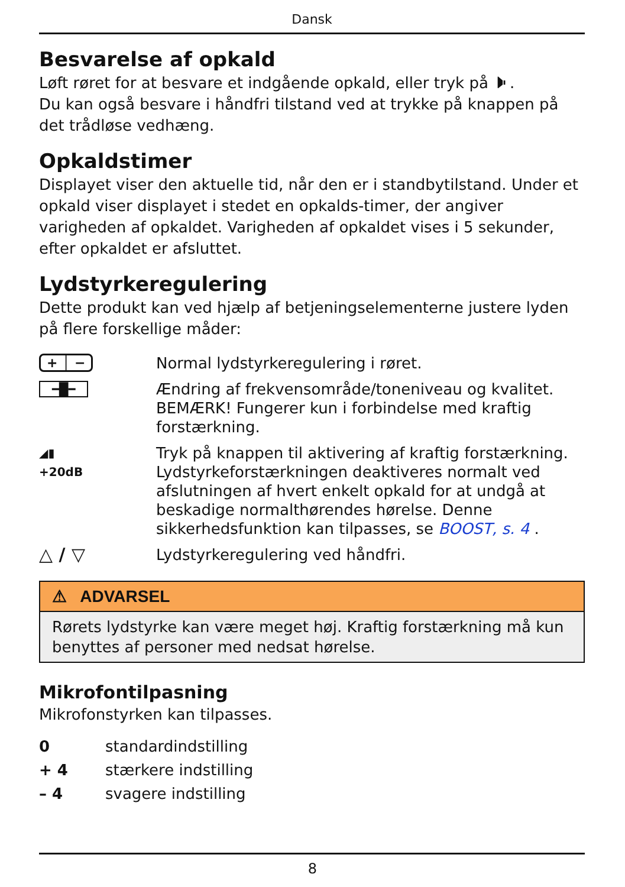Dansk
Besvarelse af opkald
Løft røret for at besvare et indgående opkald, eller tryk på 🕨.
Du kan også besvare i håndfri tilstand ved at trykke på knappen på det trådløse vedhæng.
Opkaldstimer
Displayet viser den aktuelle tid, når den er i standbytilstand. Under et opkald viser displayet i stedet en opkalds-timer, der angiver varigheden af opkaldet. Varigheden af opkaldet vises i 5 sekunder, efter opkaldet er afsluttet.
Lydstyrkeregulering
Dette produkt kan ved hjælp af betjeningselementerne justere lyden på flere forskellige måder:
+ │ −
Normal lydstyrkeregulering i røret.
━█━
Ændring af frekvensområde/toneniveau og kvalitet. BEMÆRK! Fungerer kun i forbindelse med kraftig forstærkning.
◢▮
+20dB
Tryk på knappen til aktivering af kraftig forstærkning. Lydstyrkeforstærkningen deaktiveres normalt ved afslutningen af hvert enkelt opkald for at undgå at beskadige normalthørendes hørelse. Denne sikkerhedsfunktion kan tilpasses, se BOOST, s. 4 .
△ / ▽
Lydstyrkeregulering ved håndfri.
⚠ ADVARSEL
Rørets lydstyrke kan være meget høj. Kraftig forstærkning må kun benyttes af personer med nedsat hørelse.
Mikrofontilpasning
Mikrofonstyrken kan tilpasses.
0 standardindstilling
+ 4 stærkere indstilling
– 4 svagere indstilling
8